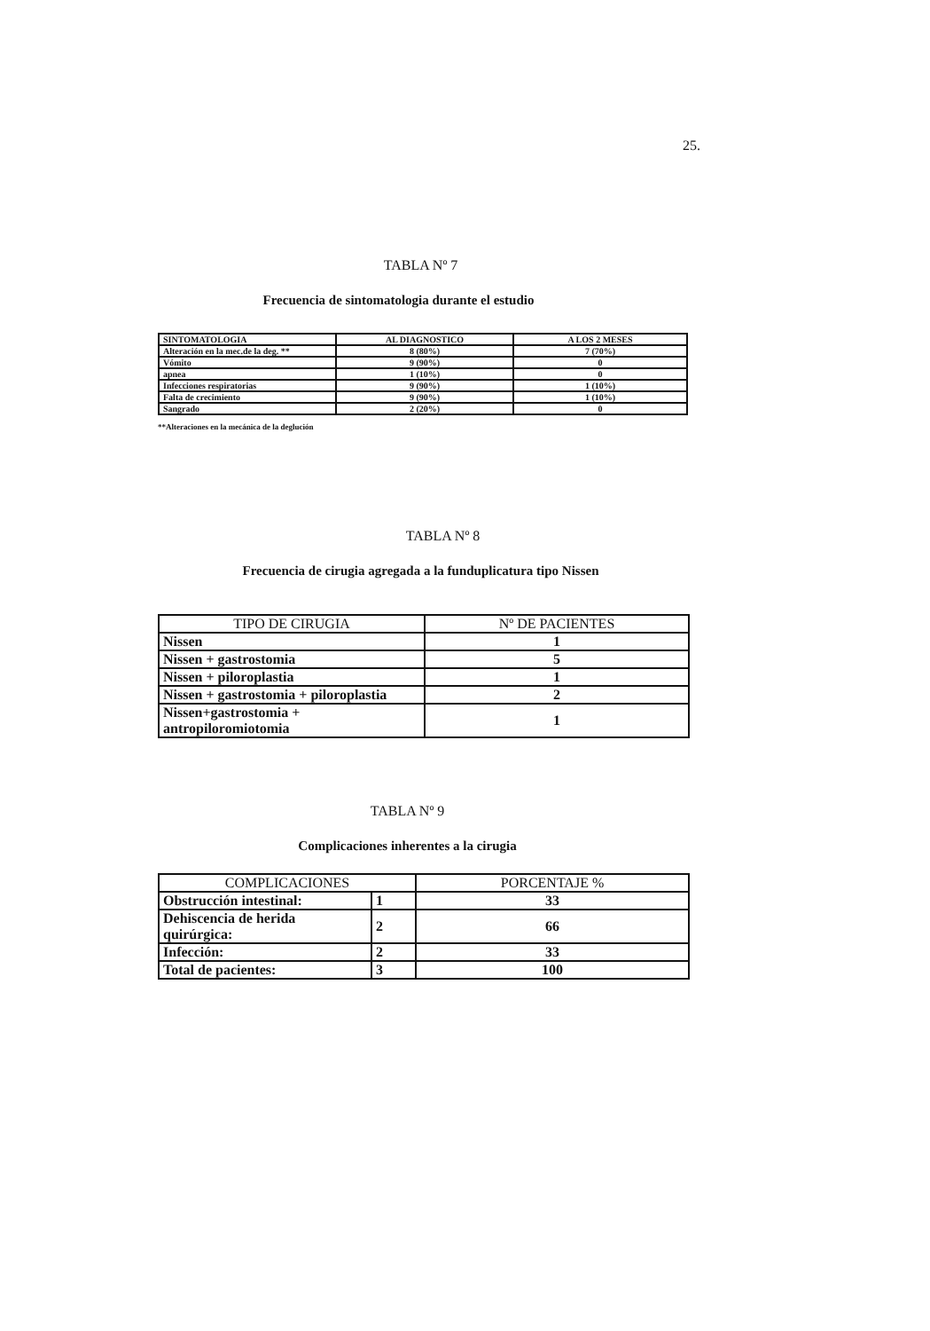25.
TABLA Nº 7
Frecuencia de sintomatologia durante el estudio
| SINTOMATOLOGIA | AL DIAGNOSTICO | A LOS 2 MESES |
| --- | --- | --- |
| Alteración en la mec.de la deg. ** | 8 (80%) | 7 (70%) |
| Vómito | 9 (90%) | 0 |
| apnea | 1 (10%) | 0 |
| Infecciones respiratorias | 9 (90%) | 1 (10%) |
| Falta de crecimiento | 9 (90%) | 1 (10%) |
| Sangrado | 2 (20%) | 0 |
**Alteraciones en la mecánica de la deglución
TABLA Nº 8
Frecuencia de cirugia agregada a la funduplicatura tipo Nissen
| TIPO DE CIRUGIA | Nº DE PACIENTES |
| --- | --- |
| Nissen | 1 |
| Nissen + gastrostomia | 5 |
| Nissen + piloroplastia | 1 |
| Nissen + gastrostomia + piloroplastia | 2 |
| Nissen+gastrostomia + antropiloromiotomia | 1 |
TABLA Nº 9
Complicaciones inherentes a la cirugia
| COMPLICACIONES | | PORCENTAJE % |
| --- | --- | --- |
| Obstrucción intestinal: | 1 | 33 |
| Dehiscencia de herida quirúrgica: | 2 | 66 |
| Infección: | 2 | 33 |
| Total de pacientes: | 3 | 100 |